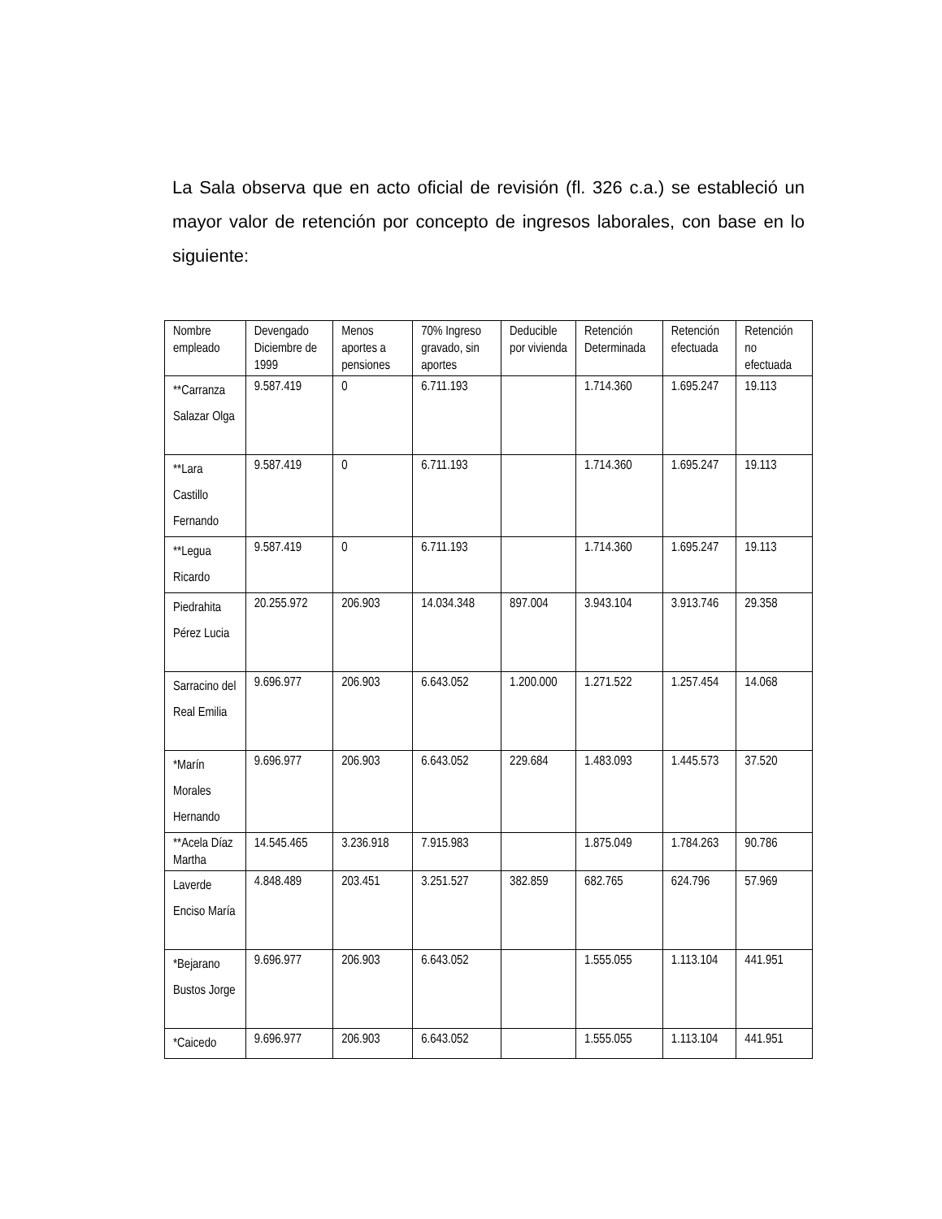La Sala observa que en acto oficial de revisión (fl. 326 c.a.) se estableció un mayor valor de retención por concepto de ingresos laborales, con base en lo siguiente:
| Nombre empleado | Devengado Diciembre de 1999 | Menos aportes a pensiones | 70% Ingreso gravado, sin aportes | Deducible por vivienda | Retención Determinada | Retención efectuada | Retención no efectuada |
| **Carranza Salazar Olga | 9.587.419 | 0 | 6.711.193 | | 1.714.360 | 1.695.247 | 19.113 |
| **Lara Castillo Fernando | 9.587.419 | 0 | 6.711.193 | | 1.714.360 | 1.695.247 | 19.113 |
| **Legua Ricardo | 9.587.419 | 0 | 6.711.193 | | 1.714.360 | 1.695.247 | 19.113 |
| Piedrahita Pérez Lucia | 20.255.972 | 206.903 | 14.034.348 | 897.004 | 3.943.104 | 3.913.746 | 29.358 |
| Sarracino del Real Emilia | 9.696.977 | 206.903 | 6.643.052 | 1.200.000 | 1.271.522 | 1.257.454 | 14.068 |
| *Marín Morales Hernando | 9.696.977 | 206.903 | 6.643.052 | 229.684 | 1.483.093 | 1.445.573 | 37.520 |
| **Acela Díaz Martha | 14.545.465 | 3.236.918 | 7.915.983 | | 1.875.049 | 1.784.263 | 90.786 |
| Laverde Enciso María | 4.848.489 | 203.451 | 3.251.527 | 382.859 | 682.765 | 624.796 | 57.969 |
| *Bejarano Bustos Jorge | 9.696.977 | 206.903 | 6.643.052 | | 1.555.055 | 1.113.104 | 441.951 |
| *Caicedo | 9.696.977 | 206.903 | 6.643.052 | | 1.555.055 | 1.113.104 | 441.951 |